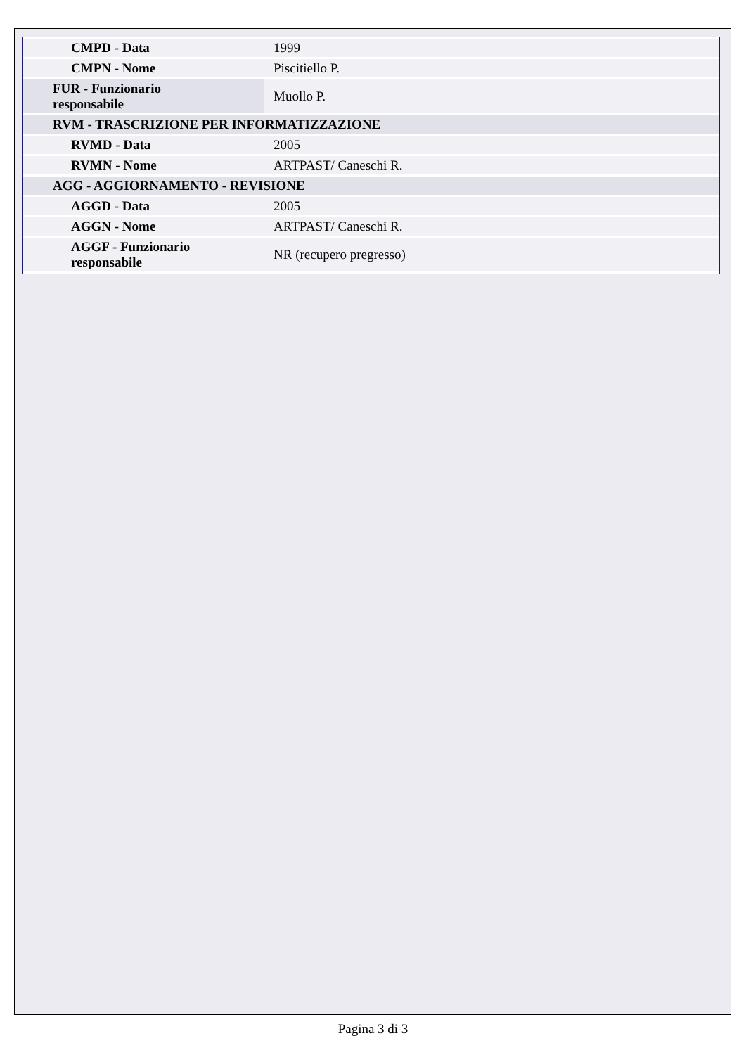| CMPD - Data | 1999 |
| CMPN - Nome | Piscitiello P. |
| FUR - Funzionario responsabile | Muollo P. |
| RVM - TRASCRIZIONE PER INFORMATIZZAZIONE | |
| RVMD - Data | 2005 |
| RVMN - Nome | ARTPAST/ Caneschi R. |
| AGG - AGGIORNAMENTO - REVISIONE | |
| AGGD - Data | 2005 |
| AGGN - Nome | ARTPAST/ Caneschi R. |
| AGGF - Funzionario responsabile | NR (recupero pregresso) |
Pagina 3 di 3